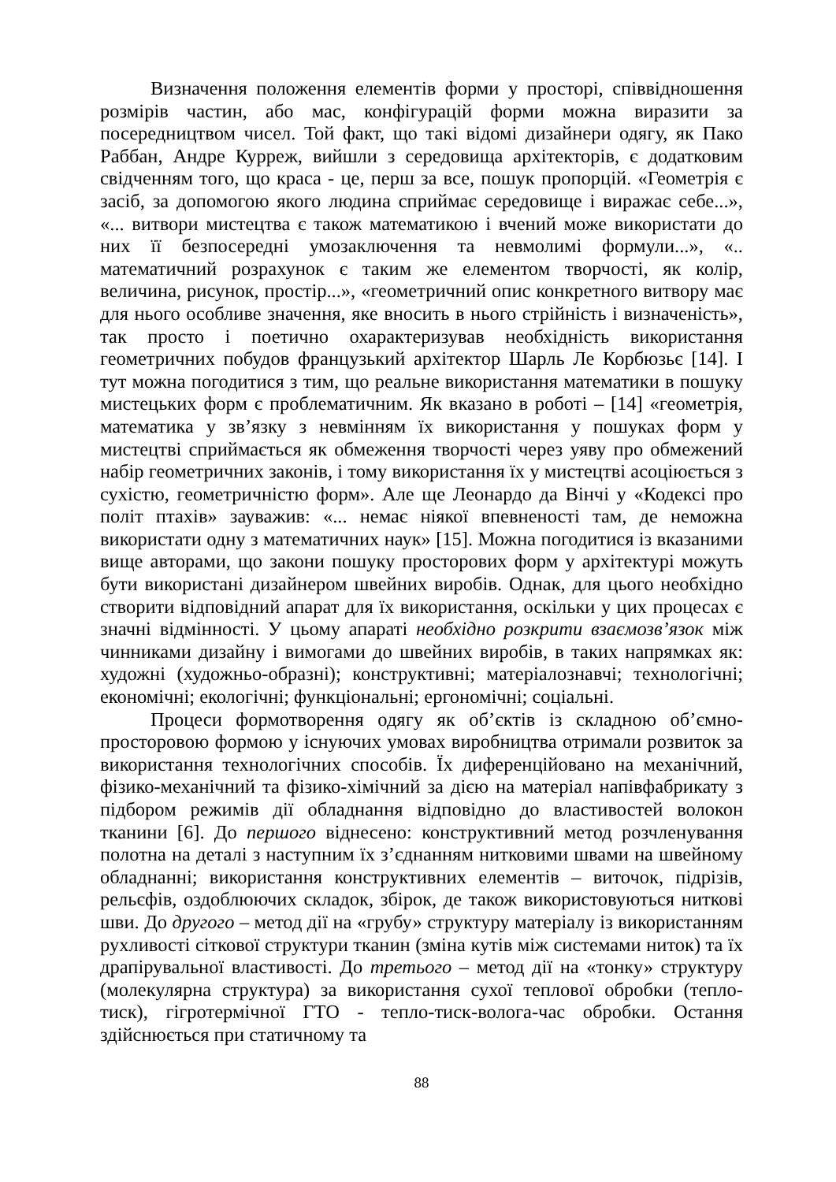Визначення положення елементів форми у просторі, співвідношення розмірів частин, або мас, конфігурацій форми можна виразити за посередництвом чисел. Той факт, що такі відомі дизайнери одягу, як Пако Раббан, Андре Курреж, вийшли з середовища архітекторів, є додатковим свідченням того, що краса - це, перш за все, пошук пропорцій. «Геометрія є засіб, за допомогою якого людина сприймає середовище і виражає себе...», «... витвори мистецтва є також математикою і вчений може використати до них її безпосередні умозаключення та невмолимі формули...», «.. математичний розрахунок є таким же елементом творчості, як колір, величина, рисунок, простір...», «геометричний опис конкретного витвору має для нього особливе значення, яке вносить в нього стрійність і визначеність», так просто і поетично охарактеризував необхідність використання геометричних побудов французький архітектор Шарль Ле Корбюзьє [14]. І тут можна погодитися з тим, що реальне використання математики в пошуку мистецьких форм є проблематичним. Як вказано в роботі – [14] «геометрія, математика у зв’язку з невмінням їх використання у пошуках форм у мистецтві сприймається як обмеження творчості через уяву про обмежений набір геометричних законів, і тому використання їх у мистецтві асоціюється з сухістю, геометричністю форм». Але ще Леонардо да Вінчі у «Кодексі про політ птахів» зауважив: «... немає ніякої впевненості там, де неможна використати одну з математичних наук» [15]. Можна погодитися із вказаними вище авторами, що закони пошуку просторових форм у архітектурі можуть бути використані дизайнером швейних виробів. Однак, для цього необхідно створити відповідний апарат для їх використання, оскільки у цих процесах є значні відмінності. У цьому апараті необхідно розкрити взаємозв’язок між чинниками дизайну і вимогами до швейних виробів, в таких напрямках як: художні (художньо-образні); конструктивні; матеріалознавчі; технологічні; економічні; екологічні; функціональні; ергономічні; соціальні.
Процеси формотворення одягу як об’єктів із складною об’ємно-просторовою формою у існуючих умовах виробництва отримали розвиток за використання технологічних способів. Їх диференційовано на механічний, фізико-механічний та фізико-хімічний за дією на матеріал напівфабрикату з підбором режимів дії обладнання відповідно до властивостей волокон тканини [6]. До першого віднесено: конструктивний метод розчленування полотна на деталі з наступним їх з’єднанням нитковими швами на швейному обладнанні; використання конструктивних елементів – виточок, підрізів, рельєфів, оздоблюючих складок, збірок, де також використовуються ниткові шви. До другого – метод дії на «грубу» структуру матеріалу із використанням рухливості сіткової структури тканин (зміна кутів між системами ниток) та їх драпірувальної властивості. До третього – метод дії на «тонку» структуру (молекулярна структура) за використання сухої теплової обробки (тепло-тиск), гігротермічної ГТО - тепло-тиск-волога-час обробки. Остання здійснюється при статичному та
88